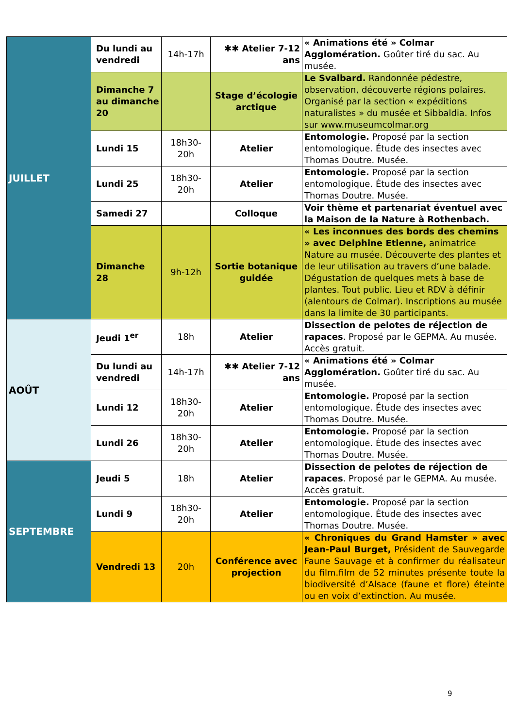| JUILLET | Du lundi au vendredi | 14h-17h | ✱✱ Atelier 7-12 ans | « Animations été » Colmar Agglomération. Goûter tiré du sac. Au musée. |
| | Dimanche 7 au dimanche 20 | | Stage d’écologie arctique | Le Svalbard. Randonnée pédestre, observation, découverte régions polaires. Organisé par la section « expéditions naturalistes » du musée et Sibbaldia. Infos sur www.museumcolmar.org |
| | Lundi 15 | 18h30-20h | Atelier | Entomologie. Proposé par la section entomologique. Étude des insectes avec Thomas Doutre. Musée. |
| | Lundi 25 | 18h30-20h | Atelier | Entomologie. Proposé par la section entomologique. Étude des insectes avec Thomas Doutre. Musée. |
| | Samedi 27 | | Colloque | Voir thème et partenariat éventuel avec la Maison de la Nature à Rothenbach. |
| | Dimanche 28 | 9h-12h | Sortie botanique guidée | « Les inconnues des bords des chemins » avec Delphine Etienne, animatrice Nature au musée. Découverte des plantes et de leur utilisation au travers d’une balade. Dégustation de quelques mets à base de plantes. Tout public. Lieu et RDV à définir (alentours de Colmar). Inscriptions au musée dans la limite de 30 participants. |
| AOÛT | Jeudi 1<sup>er</sup> | 18h | Atelier | Dissection de pelotes de réjection de rapaces . Proposé par le GEPMA. Au musée. Accès gratuit. |
| | Du lundi au vendredi | 14h-17h | ✱✱ Atelier 7-12 ans | « Animations été » Colmar Agglomération. Goûter tiré du sac. Au musée. |
| | Lundi 12 | 18h30-20h | Atelier | Entomologie. Proposé par la section entomologique. Étude des insectes avec Thomas Doutre. Musée. |
| | Lundi 26 | 18h30-20h | Atelier | Entomologie. Proposé par la section entomologique. Étude des insectes avec Thomas Doutre. Musée. |
| SEPTEMBRE | Jeudi 5 | 18h | Atelier | Dissection de pelotes de réjection de rapaces . Proposé par le GEPMA. Au musée. Accès gratuit. |
| | Lundi 9 | 18h30-20h | Atelier | Entomologie. Proposé par la section entomologique. Étude des insectes avec Thomas Doutre. Musée. |
| | Vendredi 13 | 20h | Conférence avec projection | « Chroniques du Grand Hamster » avec Jean-Paul Burget, Président de Sauvegarde Faune Sauvage et à confirmer du réalisateur du film.film de 52 minutes présente toute la biodiversité d’Alsace (faune et flore) éteinte ou en voix d’extinction. Au musée. |
9